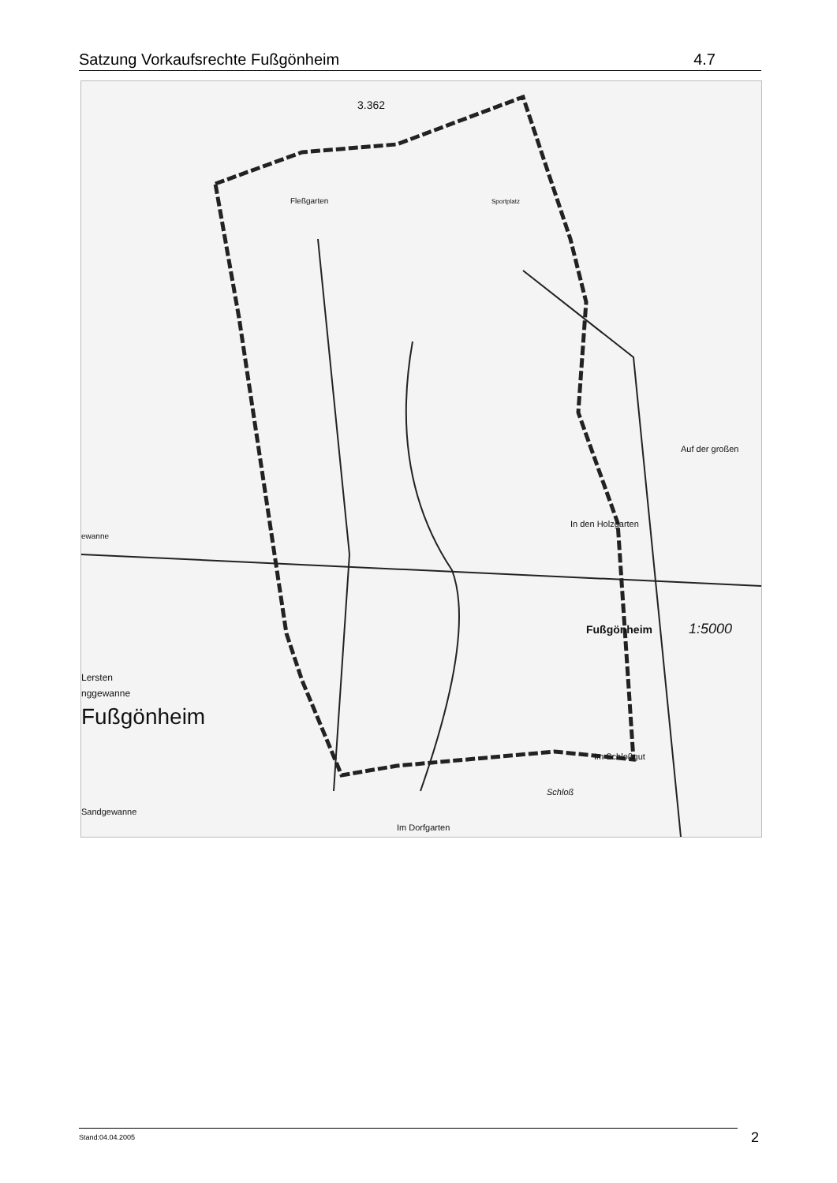Satzung Vorkaufsrechte Fußgönheim 4.7
3.362
Fleßgarten
Sportplatz
Auf der großen
In den Holzgarten
Fußgönheim
1:5000
Lersten
nggewanne
Fußgönheim
Im Schloßgut
Schloß
Sandgewanne
Im Dorfgarten
ewanne
Stand:04.04.2005 2